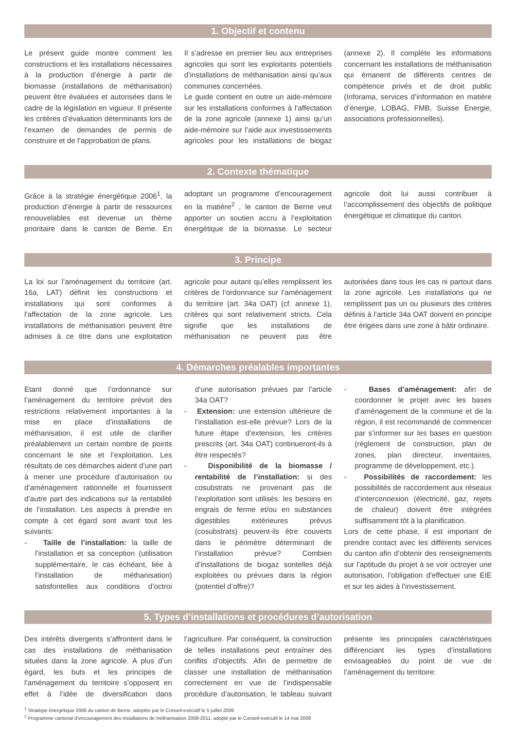1. Objectif et contenu
Le présent guide montre comment les constructions et les installations nécessaires à la production d’énergie à partir de biomasse (installations de méthanisation) peuvent être évaluées et autorisées dans le cadre de la législation en vigueur. Il présente les critères d’évaluation déterminants lors de l’examen de demandes de permis de construire et de l’approbation de plans.
Il s’adresse en premier lieu aux entreprises agricoles qui sont les exploitants potentiels d’installations de méthanisation ainsi qu’aux communes concernées.
Le guide contient en outre un aide-mémoire sur les installations conformes à l’affectation de la zone agricole (annexe 1) ainsi qu’un aide-mémoire sur l’aide aux investissements agricoles pour les installations de biogaz (annexe 2). Il complète les informations concernant les installations de méthanisation qui émanent de différents centres de compétence privés et de droit public (Inforama, services d’information en matière d’énergie, LOBAG, FMB, Suisse Energie, associations professionnelles).
2. Contexte thématique
Grâce à la stratégie énergétique 2006<sup>1</sup>, la production d’énergie à partir de ressources renouvelables est devenue un thème prioritaire dans le canton de Berne. En adoptant un programme d’encouragement en la matière<sup>2</sup> , le canton de Berne veut apporter un soutien accru à l’exploitation énergétique de la biomasse. Le secteur agricole doit lui aussi contribuer à l’accomplissement des objectifs de politique énergétique et climatique du canton.
3. Principe
La loi sur l’aménagement du territoire (art. 16a, LAT) définit les constructions et installations qui sont conformes à l’affectation de la zone agricole. Les installations de méthanisation peuvent être admises à ce titre dans une exploitation agricole pour autant qu’elles remplissent les critères de l’ordonnance sur l’aménagement du territoire (art. 34a OAT) (cf. annexe 1), critères qui sont relativement stricts. Cela signifie que les installations de méthanisation ne peuvent pas être autorisées dans tous les cas ni partout dans la zone agricole. Les installations qui ne remplissent pas un ou plusieurs des critères définis à l’article 34a OAT doivent en principe être érigées dans une zone à bâtir ordinaire.
4. Démarches préalables importantes
Etant donné que l’ordonnance sur l’aménagement du territoire prévoit des restrictions relativement importantes à la mise en place d’installations de méthanisation, il est utile de clarifier préalablement un certain nombre de points concernant le site et l’exploitation. Les résultats de ces démarches aident d’une part à mener une procédure d’autorisation ou d’aménagement rationnelle et fournissent d’autre part des indications sur la rentabilité de l’installation. Les aspects à prendre en compte à cet égard sont avant tout les suivants:
- Taille de l’installation: la taille de l’installation et sa conception (utilisation supplémentaire, le cas échéant, liée à l’installation de méthanisation) satisfontelles aux conditions d’octroi d’une autorisation prévues par l’article 34a OAT?
- Extension: une extension ultérieure de l’installation est-elle prévue? Lors de la future étape d’extension, les critères prescrits (art. 34a OAT) continueront-ils à être respectés?
- Disponibilité de la biomasse / rentabilité de l’installation: si des cosubstrats ne provenant pas de l’exploitation sont utilisés: les besoins en engrais de ferme et/ou en substances digestibles extérieures prévus (cosubstrats) peuvent-ils être couverts dans le périmètre déterminant de l’installation prévue? Combien d’installations de biogaz sontelles déjà exploitées ou prévues dans la région (potentiel d’offre)?
- Bases d’aménagement: afin de coordonner le projet avec les bases d’aménagement de la commune et de la région, il est recommandé de commencer par s’informer sur les bases en question (règlement de construction, plan de zones, plan directeur, inventaires, programme de développement, etc.).
- Possibilités de raccordement: les possibilités de raccordement aux réseaux d’interconnexion (électricité, gaz, rejets de chaleur) doivent être intégrées suffisamment tôt à la planification.
Lors de cette phase, il est important de prendre contact avec les différents services du canton afin d’obtenir des renseignements sur l’aptitude du projet à se voir octroyer une autorisation, l’obligation d'effectuer une EIE et sur les aides à l’investissement.
5. Types d’installations et procédures d’autorisation
Des intérêts divergents s’affrontent dans le cas des installations de méthanisation situées dans la zone agricole. A plus d’un égard, les buts et les principes de l’aménagement du territoire s’opposent en effet à l’idée de diversification dans l’agriculture. Par conséquent, la construction de telles installations peut entraîner des conflits d’objectifs. Afin de permettre de classer une installation de méthanisation correctement en vue de l’indispensable procédure d’autorisation, le tableau suivant présente les principales caractéristiques différenciant les types d’installations envisageables du point de vue de l’aménagement du territoire:
<sup>1</sup> Stratégie énergétique 2006 du canton de Berne, adoptée par le Conseil-exécutif le 5 juillet 2006
<sup>2</sup> Programme cantonal d’encouragement des installations de méthanisation 2008-2011, adopté par le Conseil-exécutif le 14 mai 2008